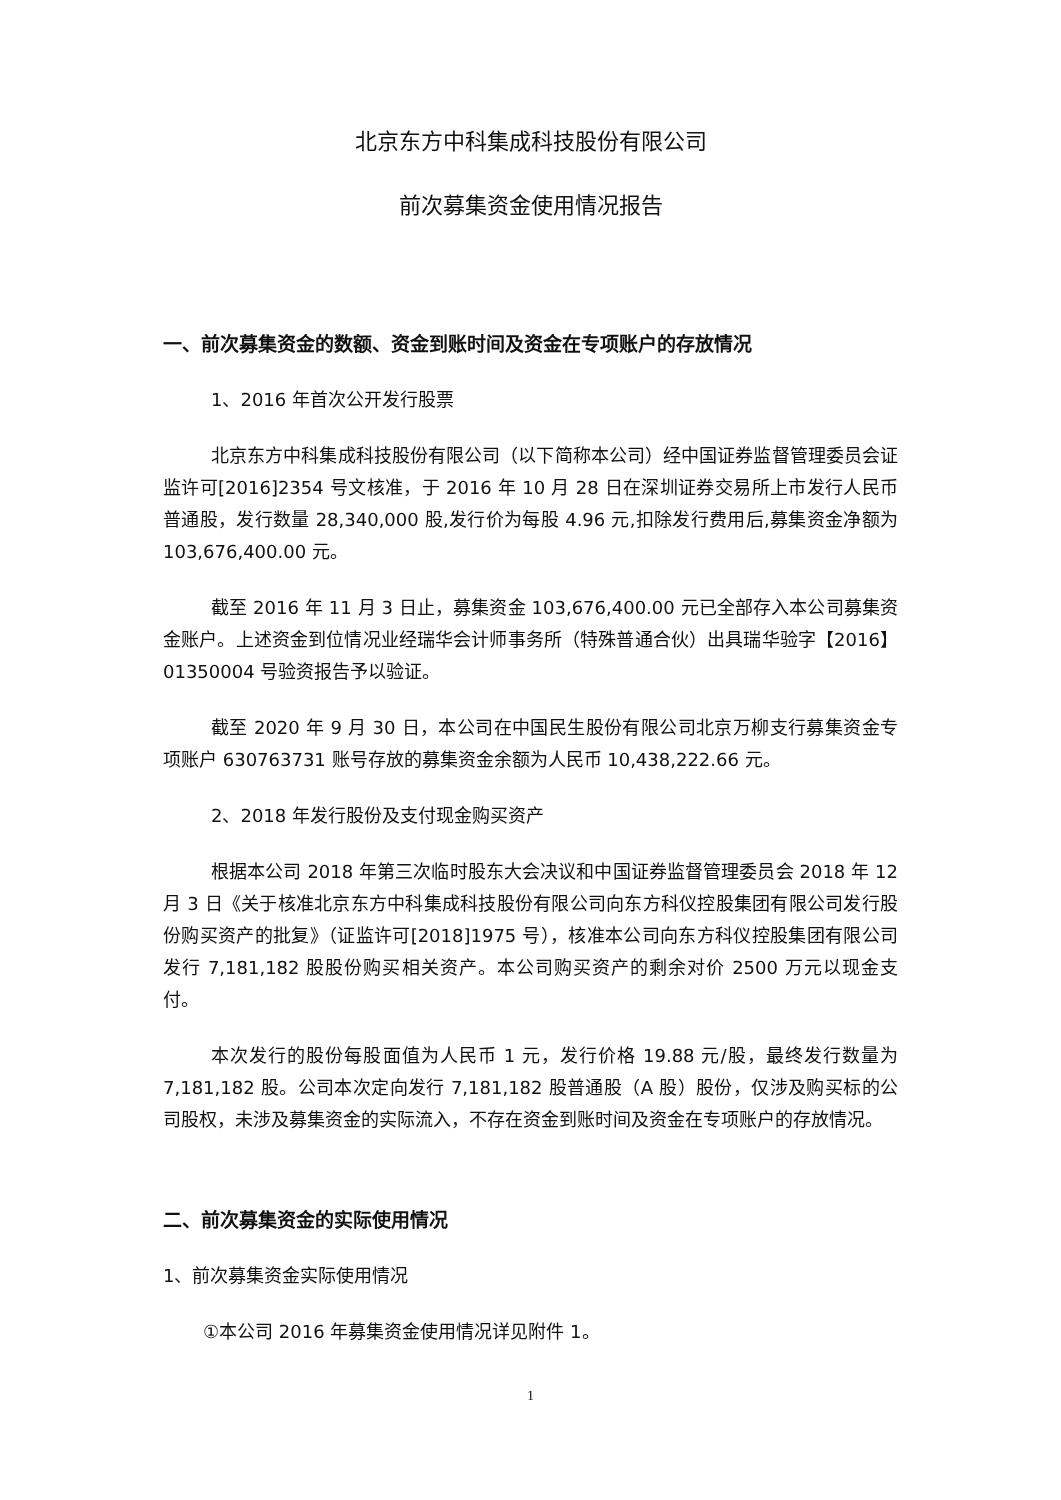北京东方中科集成科技股份有限公司
前次募集资金使用情况报告
一、前次募集资金的数额、资金到账时间及资金在专项账户的存放情况
1、2016 年首次公开发行股票
北京东方中科集成科技股份有限公司（以下简称本公司）经中国证券监督管理委员会证监许可[2016]2354 号文核准，于 2016 年 10 月 28 日在深圳证券交易所上市发行人民币普通股，发行数量 28,340,000 股,发行价为每股 4.96 元,扣除发行费用后,募集资金净额为 103,676,400.00 元。
截至 2016 年 11 月 3 日止，募集资金 103,676,400.00 元已全部存入本公司募集资金账户。上述资金到位情况业经瑞华会计师事务所（特殊普通合伙）出具瑞华验字【2016】01350004 号验资报告予以验证。
截至 2020 年 9 月 30 日，本公司在中国民生股份有限公司北京万柳支行募集资金专项账户 630763731 账号存放的募集资金余额为人民币 10,438,222.66 元。
2、2018 年发行股份及支付现金购买资产
根据本公司 2018 年第三次临时股东大会决议和中国证券监督管理委员会 2018 年 12 月 3 日《关于核准北京东方中科集成科技股份有限公司向东方科仪控股集团有限公司发行股份购买资产的批复》（证监许可[2018]1975 号），核准本公司向东方科仪控股集团有限公司发行 7,181,182 股股份购买相关资产。本公司购买资产的剩余对价 2500 万元以现金支付。
本次发行的股份每股面值为人民币 1 元，发行价格 19.88 元/股，最终发行数量为 7,181,182 股。公司本次定向发行 7,181,182 股普通股（A 股）股份，仅涉及购买标的公司股权，未涉及募集资金的实际流入，不存在资金到账时间及资金在专项账户的存放情况。
二、前次募集资金的实际使用情况
1、前次募集资金实际使用情况
①本公司 2016 年募集资金使用情况详见附件 1。
1